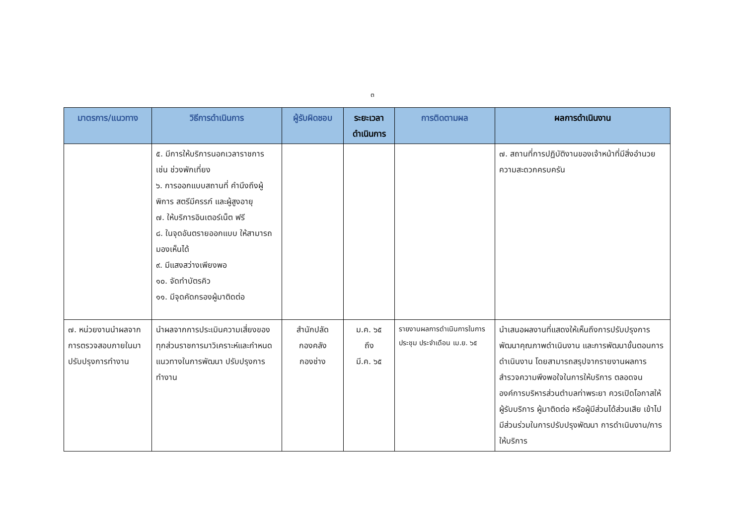๓
| มาตรการ/แนวทาง | วิธีการดำเนินการ | ผู้รับผิดชอบ | ระยะเวลาดำเนินการ | การติดตามผล | ผลการดำเนินงาน |
| --- | --- | --- | --- | --- | --- |
| | ๕. มีการให้บริการนอกเวลาราชการ เช่น ช่วงพักเที่ยง ๖. การออกแบบสถานที่ คำนึงถึงผู้พิการ สตรีมีครรภ์ และผู้สูงอายุ ๗. ให้บริการอินเตอร์เน็ต ฟรี ๘. ในจุดอันตรายออกแบบ ให้สามารถมองเห็นได้ ๙. มีแสงสว่างเพียงพอ ๑๐. จัดทำบัตรคิว ๑๑. มีจุดคัดกรองผู้มาติดต่อ | | | | ๗. สถานที่การปฏิบัติงานของเจ้าหน้าที่มีสิ่งอำนวยความสะดวกครบครัน |
| ๗. หน่วยงานนำผลจากการตรวจสอบภายในมาปรับปรุงการทำงาน | นำผลจากการประเมินความเสี่ยงของทุกส่วนราชการมาวิเคราะห์และกำหนดแนวทางในการพัฒนา ปรับปรุงการทำงาน | สำนักปลัด กองคลัง กองช่าง | ม.ค. ๖๕ ถึง มี.ค. ๖๕ | รายงานผลการดำเนินการในการประชุม ประจำเดือน เม.ย. ๖๕ | นำเสนอผลงานที่แสดงให้เห็นถึงการปรับปรุงการพัฒนาคุณภาพดำเนินงาน และการพัฒนาขั้นตอนการดำเนินงาน โดยสามารถสรุปจากรายงานผลการสำรวจความพึงพอใจในการให้บริการ ตลอดจนองค์การบริหารส่วนตำบลท่าพระยา ควรเปิดโอกาสให้ผู้รับบริการ ผู้มาติดต่อ หรือผู้มีส่วนได้ส่วนเสีย เข้าไปมีส่วนร่วมในการปรับปรุงพัฒนา การดำเนินงาน/การให้บริการ |